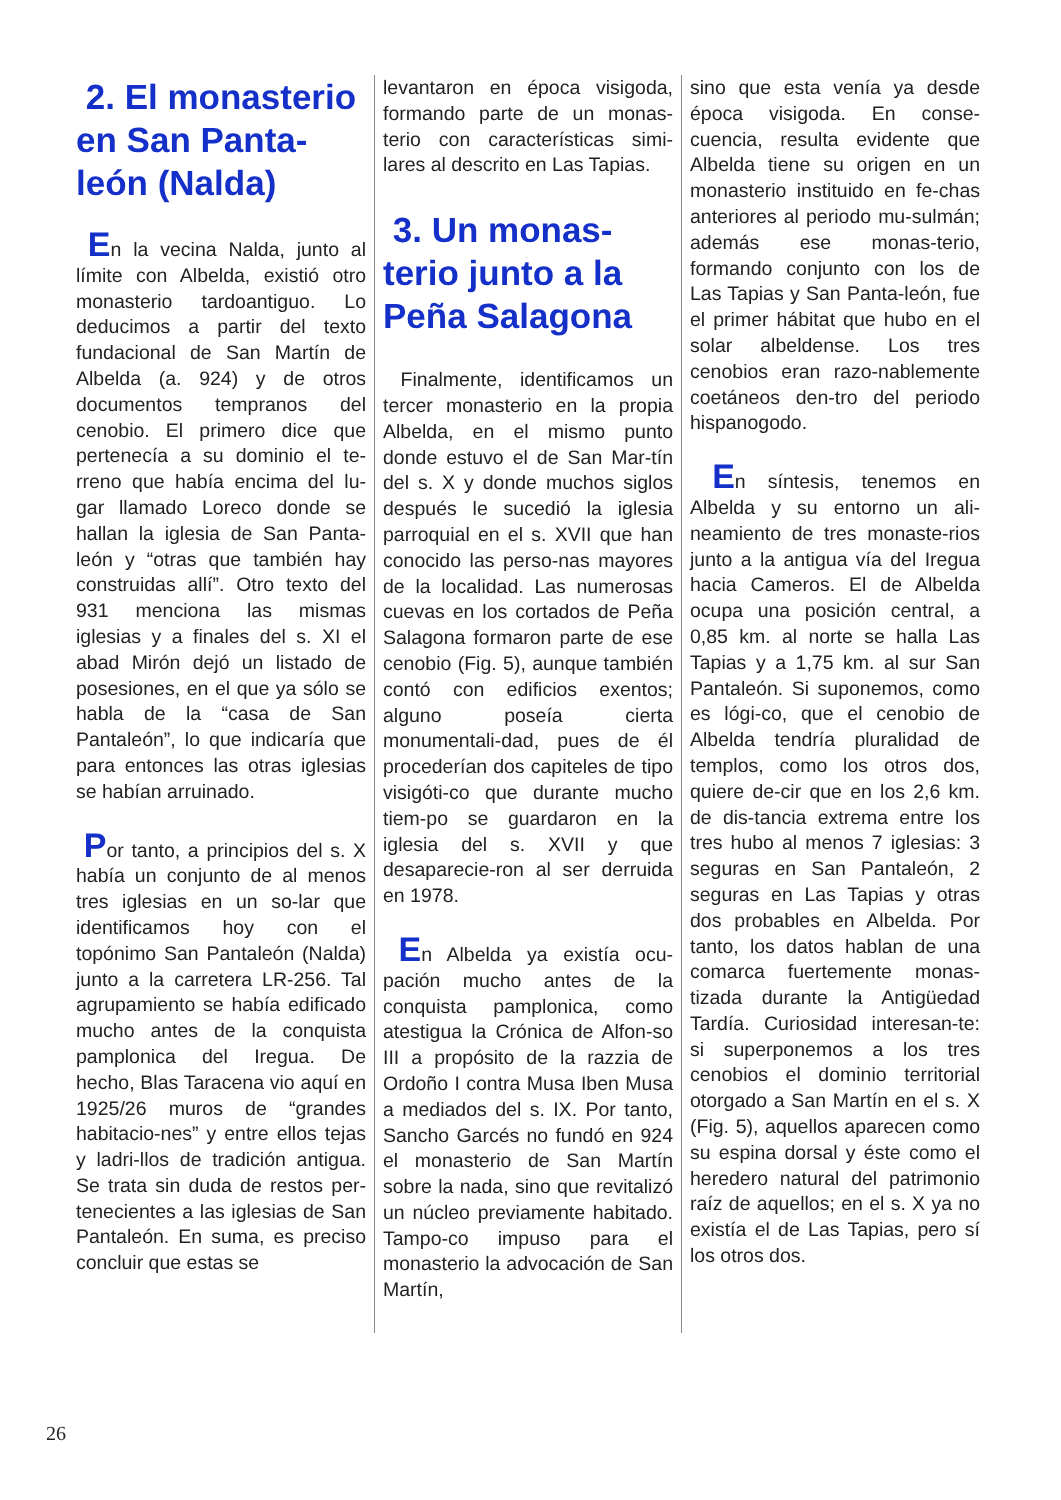2. El monasterio en San Panta-león (Nalda)
En la vecina Nalda, junto al límite con Albelda, existió otro monasterio tardoantiguo. Lo deducimos a partir del texto fundacional de San Martín de Albelda (a. 924) y de otros documentos tempranos del cenobio. El primero dice que pertenecía a su dominio el te-rreno que había encima del lu-gar llamado Loreco donde se hallan la iglesia de San Panta-león y “otras que también hay construidas allí”. Otro texto del 931 menciona las mismas iglesias y a finales del s. XI el abad Mirón dejó un listado de posesiones, en el que ya sólo se habla de la “casa de San Pantaleón”, lo que indicaría que para entonces las otras iglesias se habían arruinado.
Por tanto, a principios del s. X había un conjunto de al menos tres iglesias en un so-lar que identificamos hoy con el topónimo San Pantaleón (Nalda) junto a la carretera LR-256. Tal agrupamiento se había edificado mucho antes de la conquista pamplonica del Iregua. De hecho, Blas Taracena vio aquí en 1925/26 muros de “grandes habitacio-nes” y entre ellos tejas y ladri-llos de tradición antigua. Se trata sin duda de restos per-tenecientes a las iglesias de San Pantaleón. En suma, es preciso concluir que estas se
levantaron en época visigoda, formando parte de un monas-terio con características simi-lares al descrito en Las Tapias.
3. Un monas-terio junto a la Peña Salagona
Finalmente, identificamos un tercer monasterio en la propia Albelda, en el mismo punto donde estuvo el de San Mar-tín del s. X y donde muchos siglos después le sucedió la iglesia parroquial en el s. XVII que han conocido las perso-nas mayores de la localidad. Las numerosas cuevas en los cortados de Peña Salagona formaron parte de ese cenobio (Fig. 5), aunque también contó con edificios exentos; alguno poseía cierta monumentali-dad, pues de él procederían dos capiteles de tipo visigóti-co que durante mucho tiem-po se guardaron en la iglesia del s. XVII y que desaparecie-ron al ser derruida en 1978.
En Albelda ya existía ocu-pación mucho antes de la conquista pamplonica, como atestigua la Crónica de Alfon-so III a propósito de la razzia de Ordoño I contra Musa Iben Musa a mediados del s. IX. Por tanto, Sancho Garcés no fundó en 924 el monasterio de San Martín sobre la nada, sino que revitalizó un núcleo previamente habitado. Tampo-co impuso para el monasterio la advocación de San Martín,
sino que esta venía ya desde época visigoda. En conse-cuencia, resulta evidente que Albelda tiene su origen en un monasterio instituido en fe-chas anteriores al periodo mu-sulmán; además ese monas-terio, formando conjunto con los de Las Tapias y San Panta-león, fue el primer hábitat que hubo en el solar albeldense. Los tres cenobios eran razo-nablemente coetáneos den-tro del periodo hispanogodo.
En síntesis, tenemos en Albelda y su entorno un ali-neamiento de tres monaste-rios junto a la antigua vía del Iregua hacia Cameros. El de Albelda ocupa una posición central, a 0,85 km. al norte se halla Las Tapias y a 1,75 km. al sur San Pantaleón. Si suponemos, como es lógi-co, que el cenobio de Albelda tendría pluralidad de templos, como los otros dos, quiere de-cir que en los 2,6 km. de dis-tancia extrema entre los tres hubo al menos 7 iglesias: 3 seguras en San Pantaleón, 2 seguras en Las Tapias y otras dos probables en Albelda. Por tanto, los datos hablan de una comarca fuertemente monas-tizada durante la Antigüedad Tardía. Curiosidad interesan-te: si superponemos a los tres cenobios el dominio territorial otorgado a San Martín en el s. X (Fig. 5), aquellos aparecen como su espina dorsal y éste como el heredero natural del patrimonio raíz de aquellos; en el s. X ya no existía el de Las Tapias, pero sí los otros dos.
26